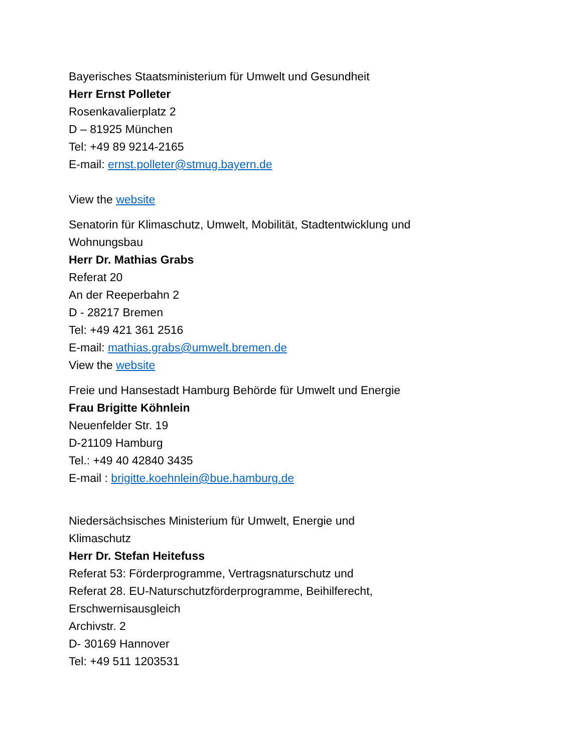Bayerisches Staatsministerium für Umwelt und Gesundheit
Herr Ernst Polleter
Rosenkavalierplatz 2
D – 81925 München
Tel: +49 89 9214-2165
E-mail: ernst.polleter@stmug.bayern.de
View the website
Senatorin für Klimaschutz, Umwelt, Mobilität, Stadtentwicklung und Wohnungsbau
Herr Dr. Mathias Grabs
Referat 20
An der Reeperbahn 2
D - 28217 Bremen
Tel: +49 421 361 2516
E-mail: mathias.grabs@umwelt.bremen.de
View the website
Freie und Hansestadt Hamburg Behörde für Umwelt und Energie
Frau Brigitte Köhnlein
Neuenfelder Str. 19
D-21109 Hamburg
Tel.: +49 40 42840 3435
E-mail : brigitte.koehnlein@bue.hamburg.de
Niedersächsisches Ministerium für Umwelt, Energie und Klimaschutz
Herr Dr. Stefan Heitefuss
Referat 53: Förderprogramme, Vertragsnaturschutz und
Referat 28. EU-Naturschutzförderprogramme, Beihilferecht, Erschwernisausgleich
Archivstr. 2
D- 30169 Hannover
Tel: +49 511 1203531